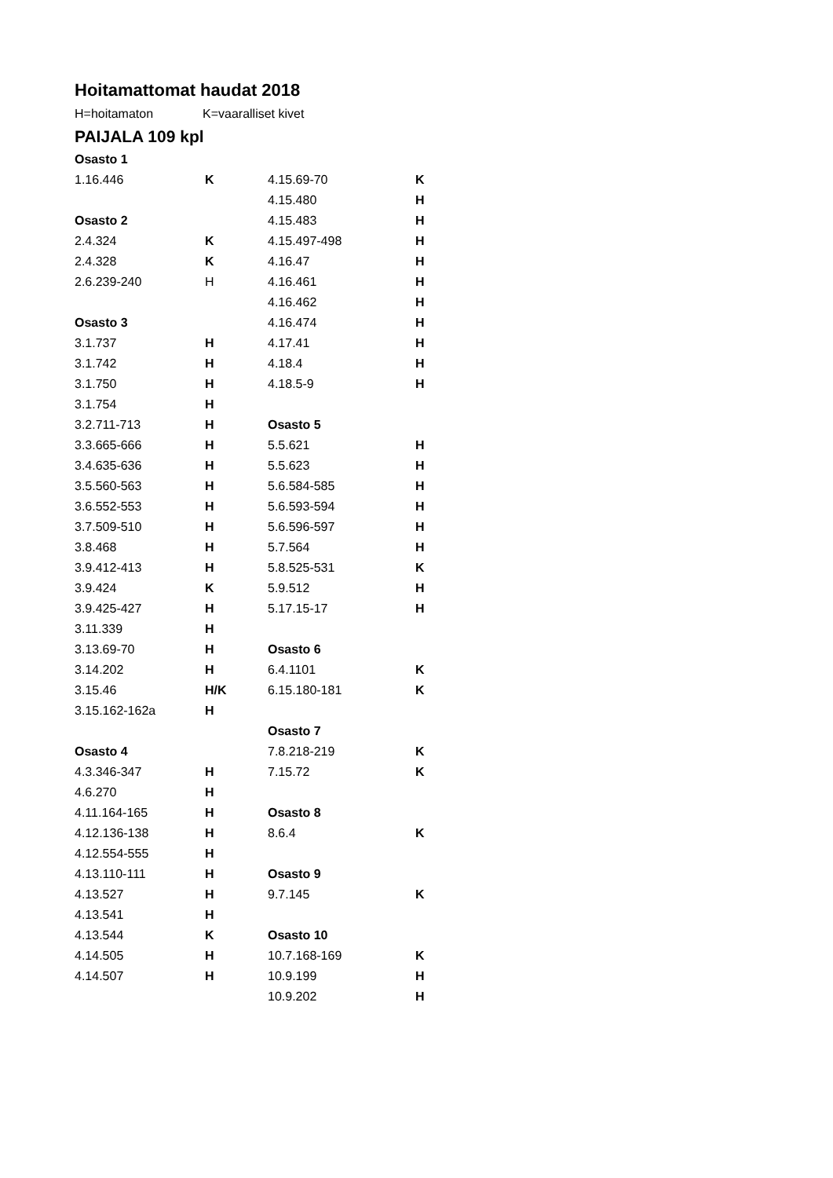Hoitamattomat haudat 2018
H=hoitamaton K=vaaralliset kivet
PAIJALA 109 kpl
| Osasto 1 | | | |
| 1.16.446 | K | 4.15.69-70 | K |
| | | 4.15.480 | H |
| Osasto 2 | | 4.15.483 | H |
| 2.4.324 | K | 4.15.497-498 | H |
| 2.4.328 | K | 4.16.47 | H |
| 2.6.239-240 | H | 4.16.461 | H |
| | | 4.16.462 | H |
| Osasto 3 | | 4.16.474 | H |
| 3.1.737 | H | 4.17.41 | H |
| 3.1.742 | H | 4.18.4 | H |
| 3.1.750 | H | 4.18.5-9 | H |
| 3.1.754 | H | | |
| 3.2.711-713 | H | Osasto 5 | |
| 3.3.665-666 | H | 5.5.621 | H |
| 3.4.635-636 | H | 5.5.623 | H |
| 3.5.560-563 | H | 5.6.584-585 | H |
| 3.6.552-553 | H | 5.6.593-594 | H |
| 3.7.509-510 | H | 5.6.596-597 | H |
| 3.8.468 | H | 5.7.564 | H |
| 3.9.412-413 | H | 5.8.525-531 | K |
| 3.9.424 | K | 5.9.512 | H |
| 3.9.425-427 | H | 5.17.15-17 | H |
| 3.11.339 | H | | |
| 3.13.69-70 | H | Osasto 6 | |
| 3.14.202 | H | 6.4.1101 | K |
| 3.15.46 | H/K | 6.15.180-181 | K |
| 3.15.162-162a | H | | |
| | | Osasto 7 | |
| Osasto 4 | | 7.8.218-219 | K |
| 4.3.346-347 | H | 7.15.72 | K |
| 4.6.270 | H | | |
| 4.11.164-165 | H | Osasto 8 | |
| 4.12.136-138 | H | 8.6.4 | K |
| 4.12.554-555 | H | | |
| 4.13.110-111 | H | Osasto 9 | |
| 4.13.527 | H | 9.7.145 | K |
| 4.13.541 | H | | |
| 4.13.544 | K | Osasto 10 | |
| 4.14.505 | H | 10.7.168-169 | K |
| 4.14.507 | H | 10.9.199 | H |
| | | 10.9.202 | H |